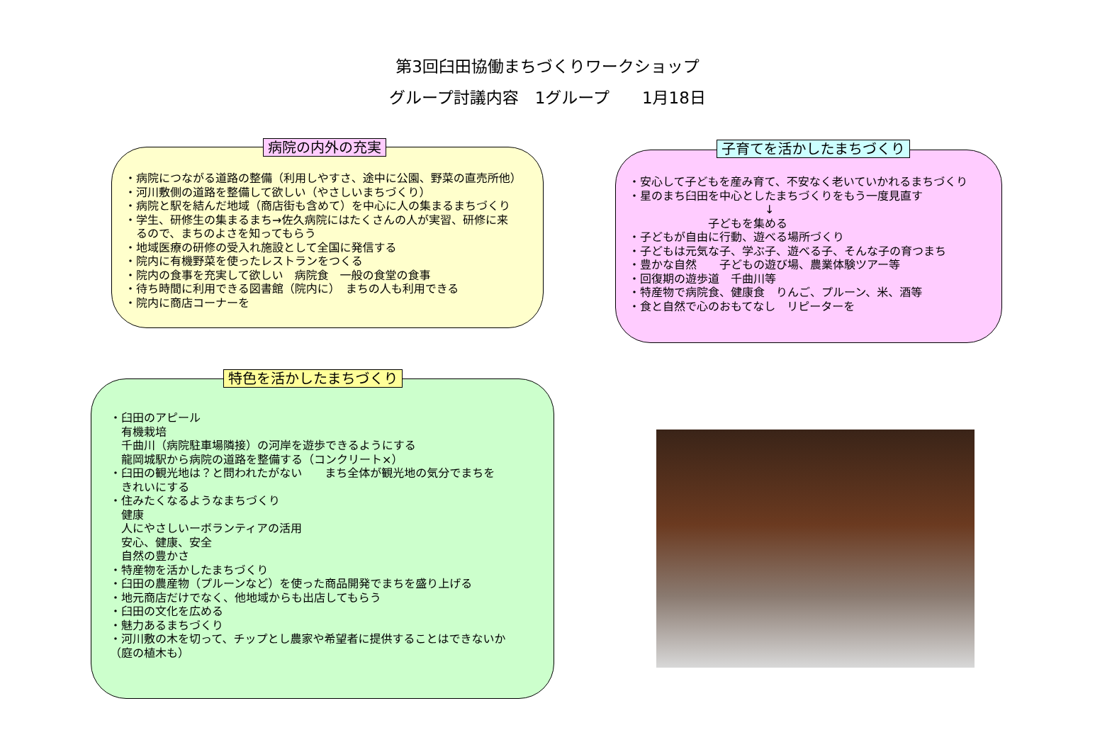第3回臼田協働まちづくりワークショップ
グループ討議内容　1グループ　　1月18日
・病院につながる道路の整備（利用しやすさ、途中に公園、野菜の直売所他） ・河川敷側の道路を整備して欲しい（やさしいまちづくり） ・病院と駅を結んだ地域（商店街も含めて）を中心に人の集まるまちづくり ・学生、研修生の集まるまち→佐久病院にはたくさんの人が実習、研修に来 　るので、まちのよさを知ってもらう ・地域医療の研修の受入れ施設として全国に発信する ・院内に有機野菜を使ったレストランをつくる ・院内の食事を充実して欲しい　病院食　一般の食堂の食事 ・待ち時間に利用できる図書館（院内に）　まちの人も利用できる ・院内に商店コーナーを
病院の内外の充実
・安心して子どもを産み育て、不安なく老いていかれるまちづくり ・星のまち臼田を中心としたまちづくりをもう一度見直す 　　　　　　　　　　　　↓ 　　　　　　　子どもを集める ・子どもが自由に行動、遊べる場所づくり ・子どもは元気な子、学ぶ子、遊べる子、そんな子の育つまち ・豊かな自然　　子どもの遊び場、農業体験ツアー等 ・回復期の遊歩道　千曲川等 ・特産物で病院食、健康食　りんご、プルーン、米、酒等 ・食と自然で心のおもてなし　リピーターを
子育てを活かしたまちづくり
・臼田のアピール 　有機栽培 　千曲川（病院駐車場隣接）の河岸を遊歩できるようにする 　龍岡城駅から病院の道路を整備する（コンクリート×） ・臼田の観光地は？と問われたがない　　まち全体が観光地の気分でまちを 　きれいにする ・住みたくなるようなまちづくり 　健康 　人にやさしいーボランティアの活用 　安心、健康、安全 　自然の豊かさ ・特産物を活かしたまちづくり ・臼田の農産物（プルーンなど）を使った商品開発でまちを盛り上げる ・地元商店だけでなく、他地域からも出店してもらう ・臼田の文化を広める ・魅力あるまちづくり ・河川敷の木を切って、チップとし農家や希望者に提供することはできないか （庭の植木も）
特色を活かしたまちづくり